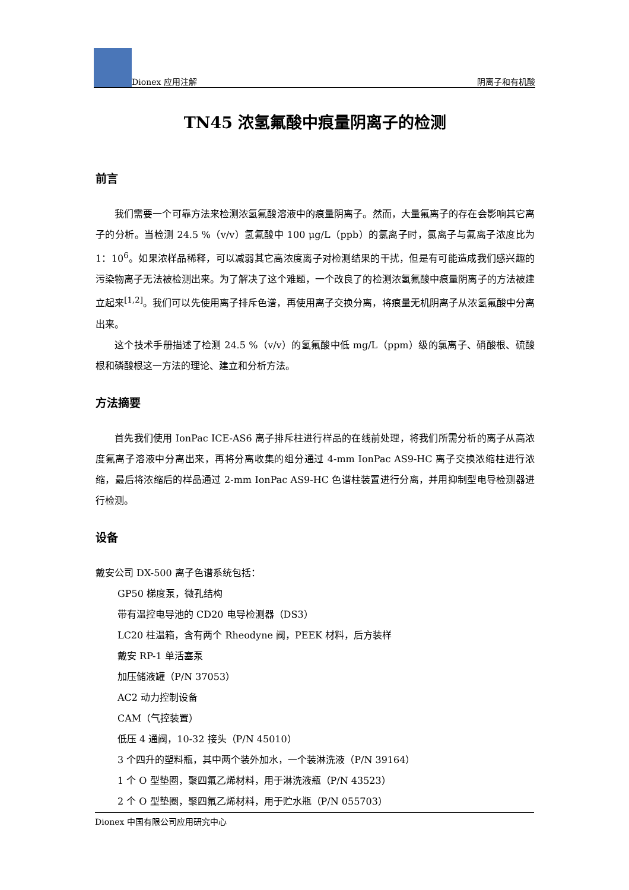Dionex 应用注解
阴离子和有机酸
TN45 浓氢氟酸中痕量阴离子的检测
前言
我们需要一个可靠方法来检测浓氢氟酸溶液中的痕量阴离子。然而，大量氟离子的存在会影响其它离子的分析。当检测 24.5 %（v/v）氢氟酸中 100 μg/L（ppb）的氯离子时，氯离子与氟离子浓度比为 1：10<sup>6</sup>。如果浓样品稀释，可以减弱其它高浓度离子对检测结果的干扰，但是有可能造成我们感兴趣的污染物离子无法被检测出来。为了解决了这个难题，一个改良了的检测浓氢氟酸中痕量阴离子的方法被建立起来<sup>[1,2]</sup>。我们可以先使用离子排斥色谱，再使用离子交换分离，将痕量无机阴离子从浓氢氟酸中分离出来。
这个技术手册描述了检测 24.5 %（v/v）的氢氟酸中低 mg/L（ppm）级的氯离子、硝酸根、硫酸根和磷酸根这一方法的理论、建立和分析方法。
方法摘要
首先我们使用 IonPac ICE-AS6 离子排斥柱进行样品的在线前处理，将我们所需分析的离子从高浓度氟离子溶液中分离出来，再将分离收集的组分通过 4-mm IonPac AS9-HC 离子交换浓缩柱进行浓缩，最后将浓缩后的样品通过 2-mm IonPac AS9-HC 色谱柱装置进行分离，并用抑制型电导检测器进行检测。
设备
戴安公司 DX-500 离子色谱系统包括：
GP50 梯度泵，微孔结构
带有温控电导池的 CD20 电导检测器（DS3）
LC20 柱温箱，含有两个 Rheodyne 阀，PEEK 材料，后方装样
戴安 RP-1 单活塞泵
加压储液罐（P/N 37053）
AC2 动力控制设备
CAM（气控装置）
低压 4 通阀，10-32 接头（P/N 45010）
3 个四升的塑料瓶，其中两个装外加水，一个装淋洗液（P/N 39164）
1 个 O 型垫圈，聚四氟乙烯材料，用于淋洗液瓶（P/N 43523）
2 个 O 型垫圈，聚四氟乙烯材料，用于贮水瓶（P/N 055703）
Dionex 中国有限公司应用研究中心